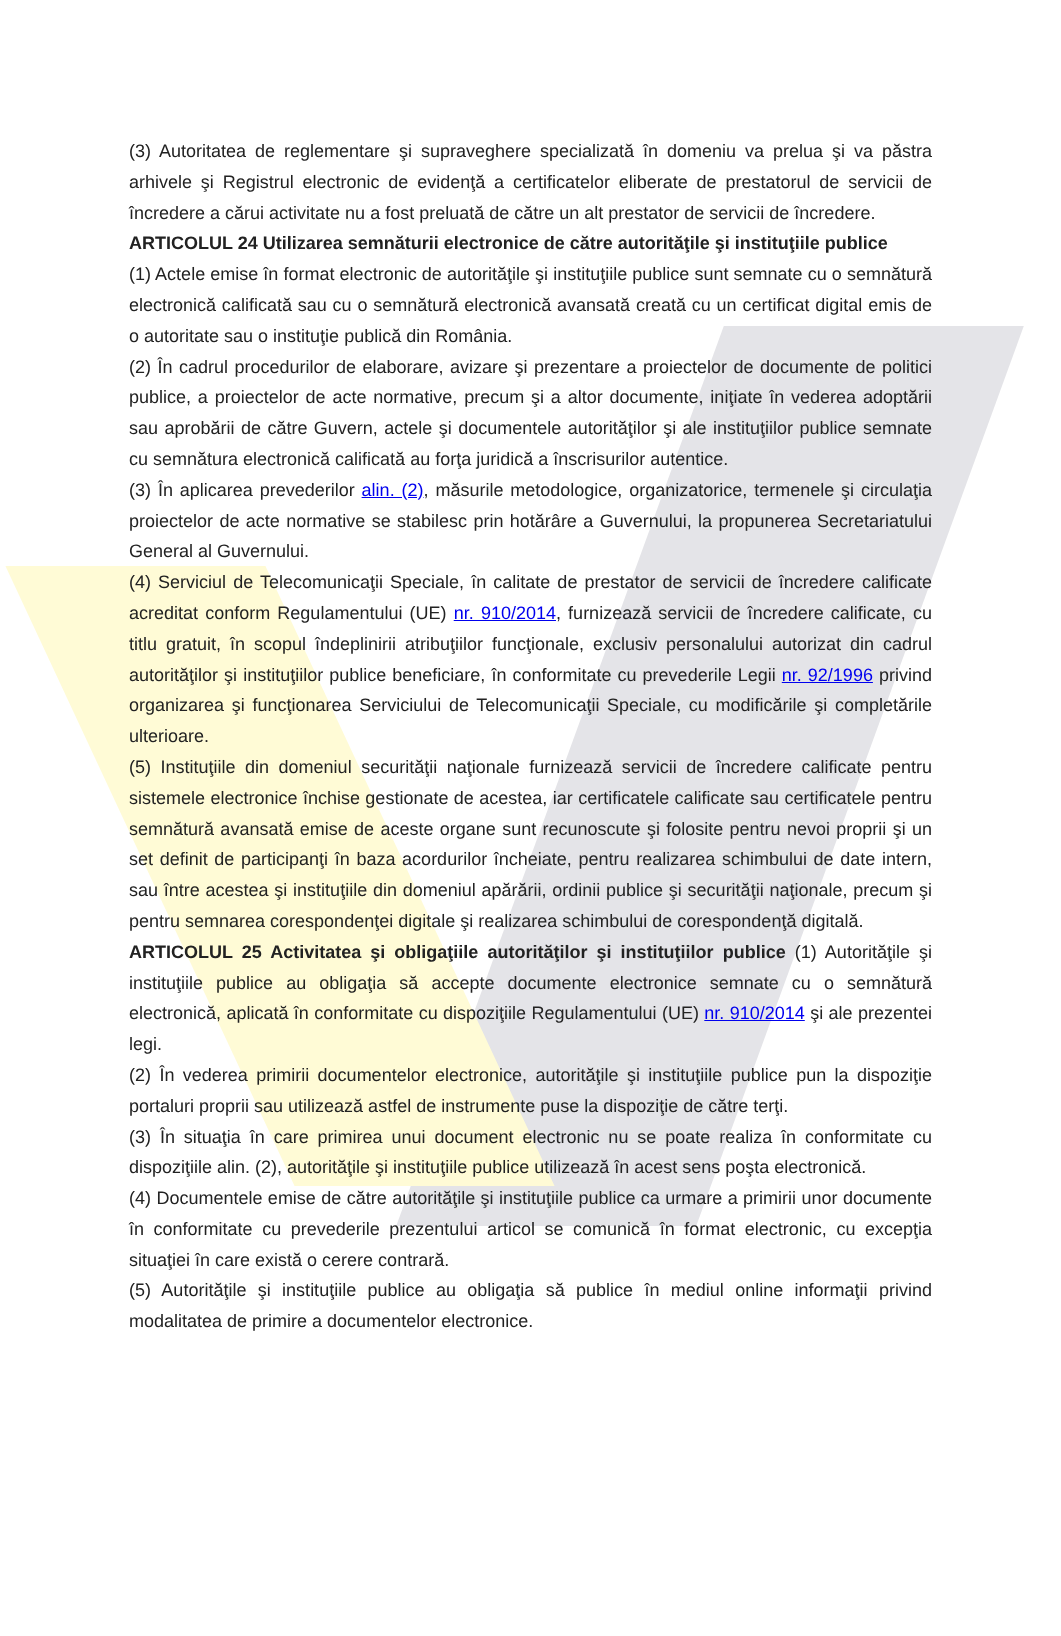(3) Autoritatea de reglementare şi supraveghere specializată în domeniu va prelua şi va păstra arhivele şi Registrul electronic de evidenţă a certificatelor eliberate de prestatorul de servicii de încredere a cărui activitate nu a fost preluată de către un alt prestator de servicii de încredere.
ARTICOLUL 24 Utilizarea semnăturii electronice de către autorităţile şi instituţiile publice
(1) Actele emise în format electronic de autorităţile şi instituţiile publice sunt semnate cu o semnătură electronică calificată sau cu o semnătură electronică avansată creată cu un certificat digital emis de o autoritate sau o instituţie publică din România.
(2) În cadrul procedurilor de elaborare, avizare şi prezentare a proiectelor de documente de politici publice, a proiectelor de acte normative, precum şi a altor documente, iniţiate în vederea adoptării sau aprobării de către Guvern, actele şi documentele autorităţilor şi ale instituţiilor publice semnate cu semnătura electronică calificată au forţa juridică a înscrisurilor autentice.
(3) În aplicarea prevederilor alin. (2), măsurile metodologice, organizatorice, termenele şi circulaţia proiectelor de acte normative se stabilesc prin hotărâre a Guvernului, la propunerea Secretariatului General al Guvernului.
(4) Serviciul de Telecomunicaţii Speciale, în calitate de prestator de servicii de încredere calificate acreditat conform Regulamentului (UE) nr. 910/2014, furnizează servicii de încredere calificate, cu titlu gratuit, în scopul îndeplinirii atribuţiilor funcţionale, exclusiv personalului autorizat din cadrul autorităţilor şi instituţiilor publice beneficiare, în conformitate cu prevederile Legii nr. 92/1996 privind organizarea şi funcţionarea Serviciului de Telecomunicaţii Speciale, cu modificările şi completările ulterioare.
(5) Instituţiile din domeniul securităţii naţionale furnizează servicii de încredere calificate pentru sistemele electronice închise gestionate de acestea, iar certificatele calificate sau certificatele pentru semnătură avansată emise de aceste organe sunt recunoscute şi folosite pentru nevoi proprii şi un set definit de participanţi în baza acordurilor încheiate, pentru realizarea schimbului de date intern, sau între acestea şi instituţiile din domeniul apărării, ordinii publice şi securităţii naţionale, precum şi pentru semnarea corespondenţei digitale şi realizarea schimbului de corespondenţă digitală.
ARTICOLUL 25 Activitatea şi obligaţiile autorităţilor şi instituţiilor publice (1) Autorităţile şi instituţiile publice au obligaţia să accepte documente electronice semnate cu o semnătură electronică, aplicată în conformitate cu dispoziţiile Regulamentului (UE) nr. 910/2014 şi ale prezentei legi.
(2) În vederea primirii documentelor electronice, autorităţile şi instituţiile publice pun la dispoziţie portaluri proprii sau utilizează astfel de instrumente puse la dispoziţie de către terţi.
(3) În situaţia în care primirea unui document electronic nu se poate realiza în conformitate cu dispoziţiile alin. (2), autorităţile şi instituţiile publice utilizează în acest sens poşta electronică.
(4) Documentele emise de către autorităţile şi instituţiile publice ca urmare a primirii unor documente în conformitate cu prevederile prezentului articol se comunică în format electronic, cu excepţia situaţiei în care există o cerere contrară.
(5) Autorităţile şi instituţiile publice au obligaţia să publice în mediul online informaţii privind modalitatea de primire a documentelor electronice.